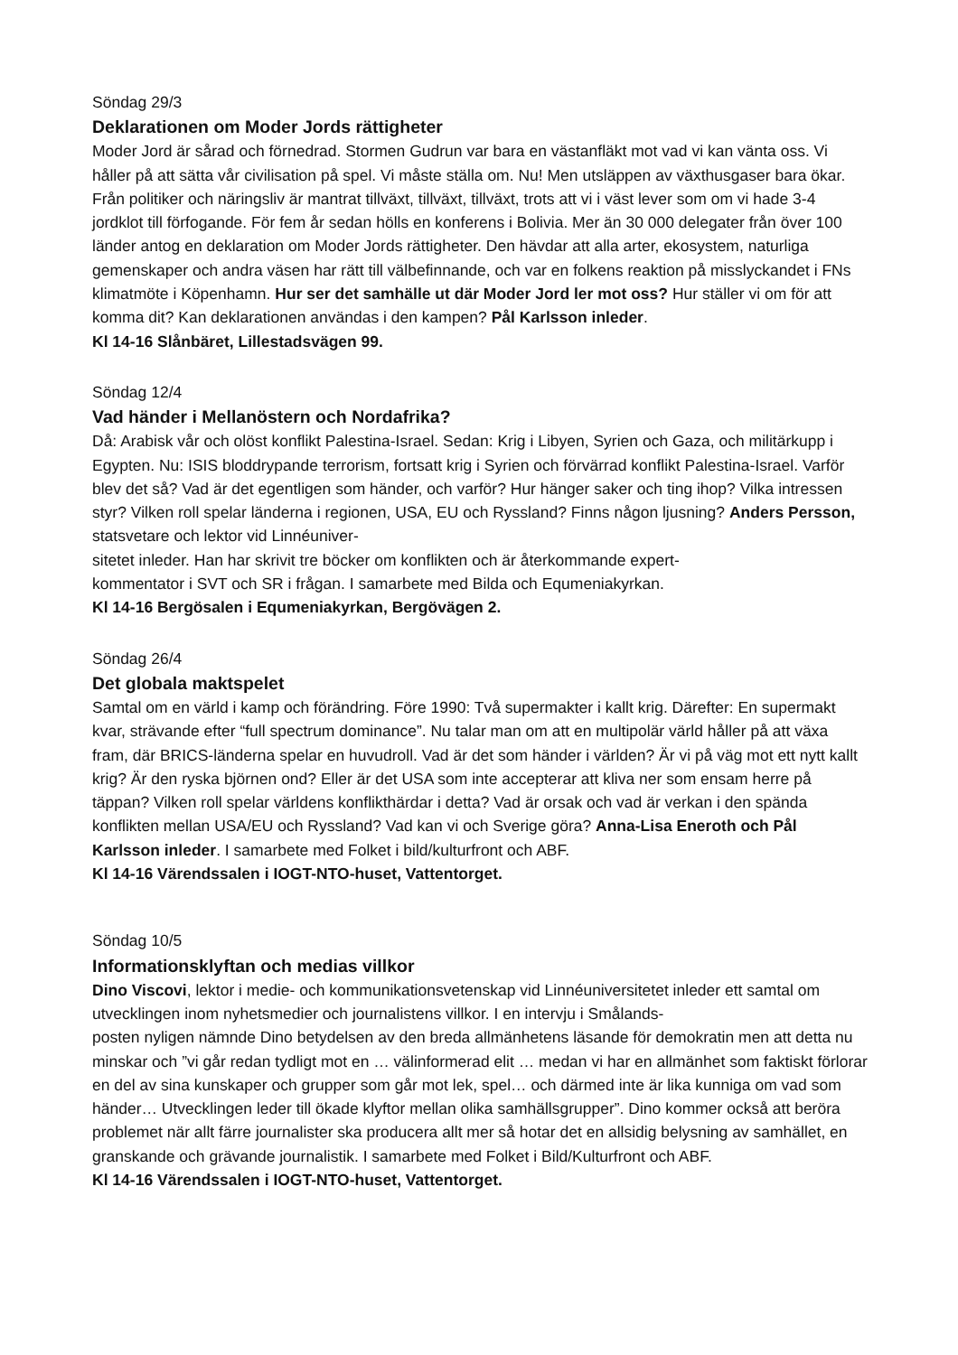Söndag 29/3
Deklarationen om Moder Jords rättigheter
Moder Jord är sårad och förnedrad. Stormen Gudrun var bara en västanfläkt mot vad vi kan vänta oss. Vi håller på att sätta vår civilisation på spel. Vi måste ställa om. Nu! Men utsläppen av växthusgaser bara ökar. Från politiker och näringsliv är mantrat tillväxt, tillväxt, tillväxt, trots att vi i väst lever som om vi hade 3-4 jordklot till förfogande. För fem år sedan hölls en konferens i Bolivia. Mer än 30 000 delegater från över 100 länder antog en deklaration om Moder Jords rättigheter. Den hävdar att alla arter, ekosystem, naturliga gemenskaper och andra väsen har rätt till välbefinnande, och var en folkens reaktion på misslyckandet i FNs klimatmöte i Köpenhamn. Hur ser det samhälle ut där Moder Jord ler mot oss? Hur ställer vi om för att komma dit? Kan deklarationen användas i den kampen? Pål Karlsson inleder.
Kl 14-16 Slånbäret, Lillestadsvägen 99.
Söndag 12/4
Vad händer i Mellanöstern och Nordafrika?
Då: Arabisk vår och olöst konflikt Palestina-Israel. Sedan: Krig i Libyen, Syrien och Gaza, och militärkupp i Egypten. Nu: ISIS bloddrypande terrorism, fortsatt krig i Syrien och förvärrad konflikt Palestina-Israel. Varför blev det så? Vad är det egentligen som händer, och varför? Hur hänger saker och ting ihop? Vilka intressen styr? Vilken roll spelar länderna i regionen, USA, EU och Ryssland? Finns någon ljusning? Anders Persson, statsvetare och lektor vid Linnéuniver-
sitetet inleder. Han har skrivit tre böcker om konflikten och är återkommande expert-
kommentator i SVT och SR i frågan. I samarbete med Bilda och Equmeniakyrkan.
Kl 14-16 Bergösalen i Equmeniakyrkan, Bergövägen 2.
Söndag 26/4
Det globala maktspelet
Samtal om en värld i kamp och förändring. Före 1990: Två supermakter i kallt krig. Därefter: En supermakt kvar, strävande efter “full spectrum dominance”. Nu talar man om att en multipolär värld håller på att växa fram, där BRICS-länderna spelar en huvudroll. Vad är det som händer i världen? Är vi på väg mot ett nytt kallt krig? Är den ryska björnen ond? Eller är det USA som inte accepterar att kliva ner som ensam herre på täppan? Vilken roll spelar världens konflikthärdar i detta? Vad är orsak och vad är verkan i den spända konflikten mellan USA/EU och Ryssland? Vad kan vi och Sverige göra? Anna-Lisa Eneroth och Pål Karlsson inleder. I samarbete med Folket i bild/kulturfront och ABF.
Kl 14-16 Värendssalen i IOGT-NTO-huset, Vattentorget.
Söndag 10/5
Informationsklyftan och medias villkor
Dino Viscovi, lektor i medie- och kommunikationsvetenskap vid Linnéuniversitetet inleder ett samtal om utvecklingen inom nyhetsmedier och journalistens villkor. I en intervju i Smålands-
posten nyligen nämnde Dino betydelsen av den breda allmänhetens läsande för demokratin men att detta nu minskar och ”vi går redan tydligt mot en … välinformerad elit … medan vi har en allmänhet som faktiskt förlorar en del av sina kunskaper och grupper som går mot lek, spel… och därmed inte är lika kunniga om vad som händer… Utvecklingen leder till ökade klyftor mellan olika samhällsgrupper”. Dino kommer också att beröra problemet när allt färre journalister ska producera allt mer så hotar det en allsidig belysning av samhället, en granskande och grävande journalistik. I samarbete med Folket i Bild/Kulturfront och ABF.
Kl 14-16 Värendssalen i IOGT-NTO-huset, Vattentorget.